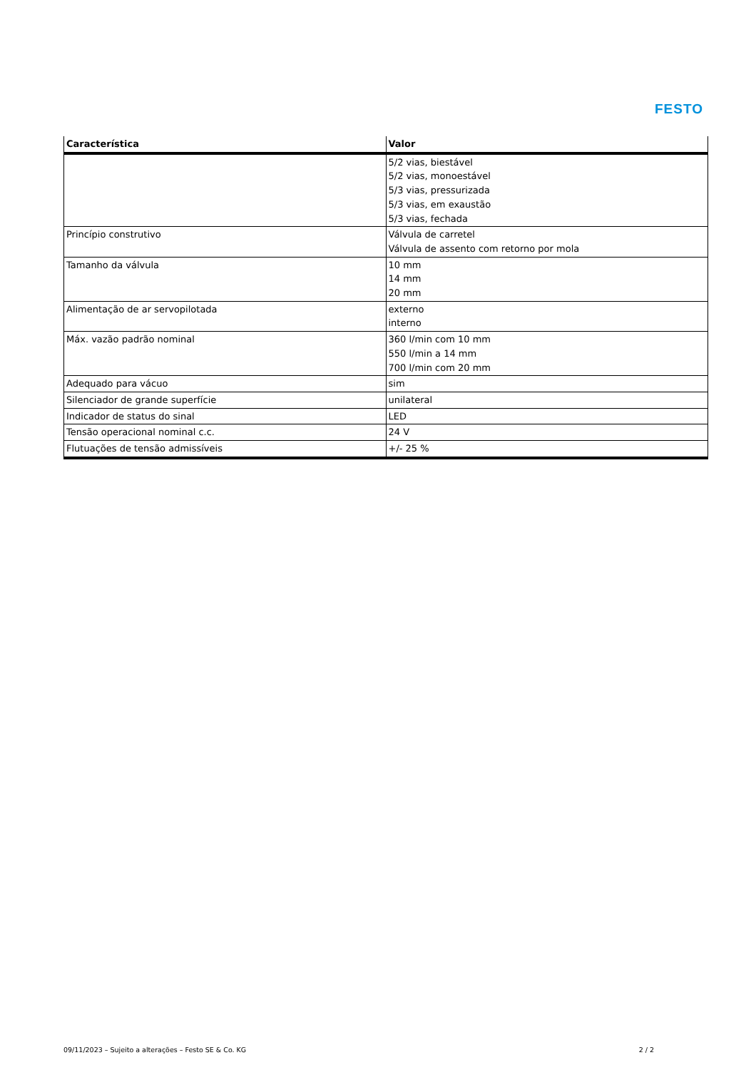FESTO
| Característica | Valor |
| --- | --- |
| | 5/2 vias, biestável 5/2 vias, monoestável 5/3 vias, pressurizada 5/3 vias, em exaustão 5/3 vias, fechada |
| Princípio construtivo | Válvula de carretel Válvula de assento com retorno por mola |
| Tamanho da válvula | 10 mm 14 mm 20 mm |
| Alimentação de ar servopilotada | externo interno |
| Máx. vazão padrão nominal | 360 l/min com 10 mm 550 l/min a 14 mm 700 l/min com 20 mm |
| Adequado para vácuo | sim |
| Silenciador de grande superfície | unilateral |
| Indicador de status do sinal | LED |
| Tensão operacional nominal c.c. | 24 V |
| Flutuações de tensão admissíveis | +/- 25 % |
09/11/2023 – Sujeito a alterações – Festo SE & Co. KG 2 / 2